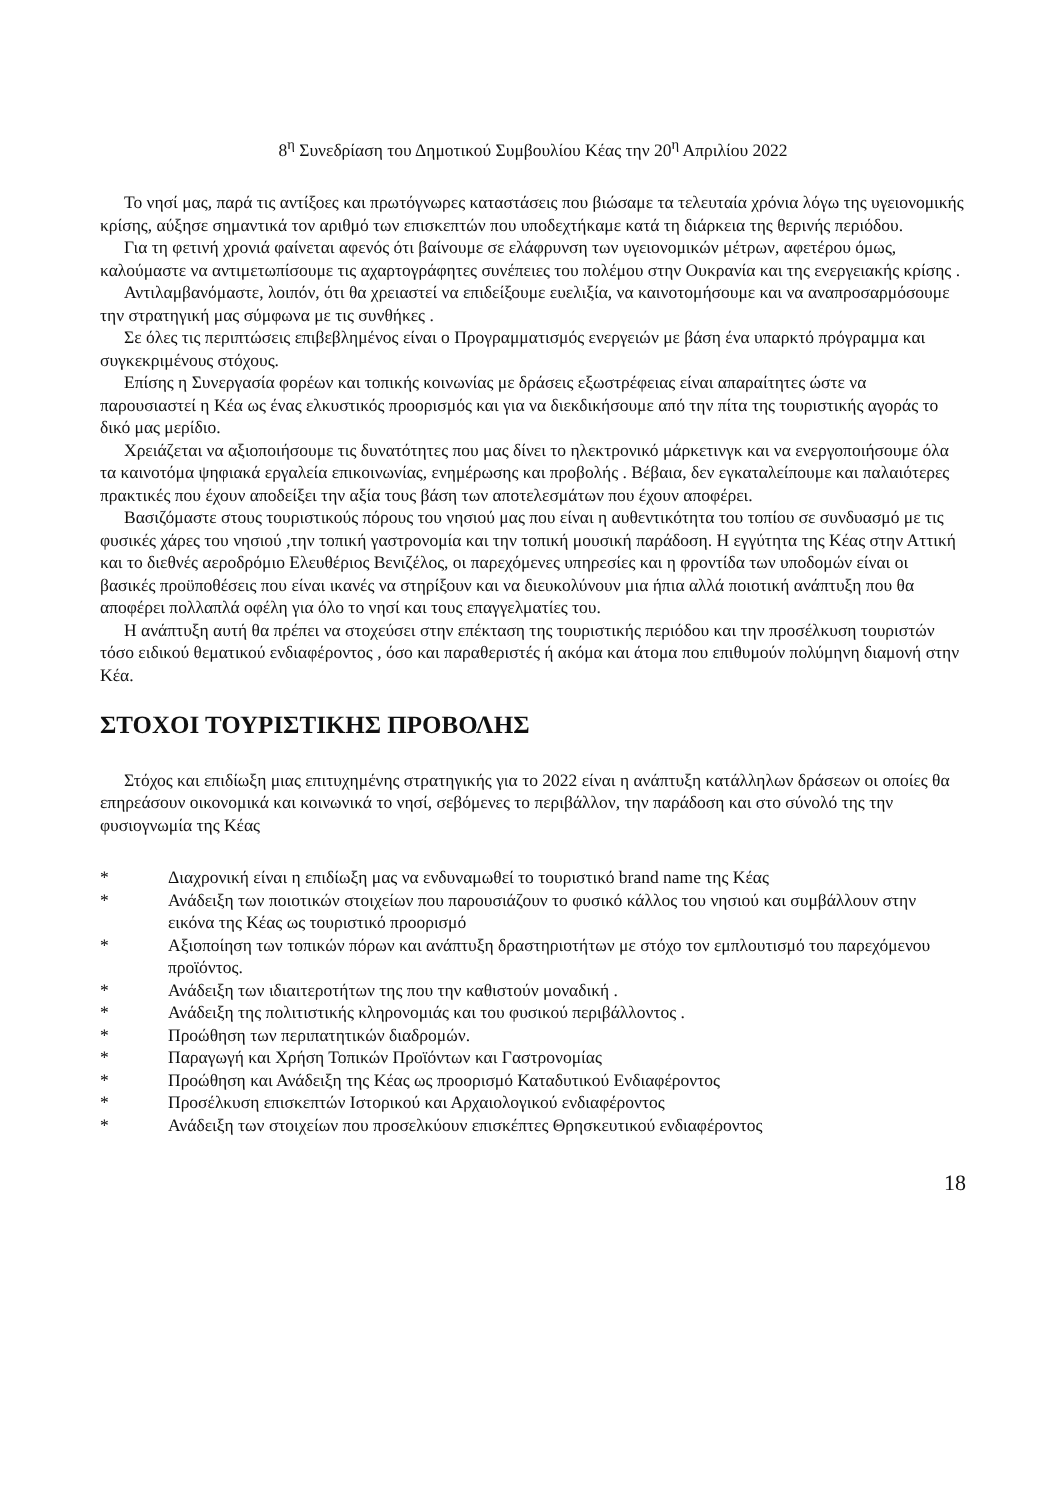8<sup>η</sup> Συνεδρίαση του Δημοτικού Συμβουλίου Κέας την 20<sup>η</sup> Απριλίου 2022
Το νησί μας, παρά τις αντίξοες και πρωτόγνωρες καταστάσεις που βιώσαμε τα τελευταία χρόνια λόγω της υγειονομικής κρίσης, αύξησε σημαντικά τον αριθμό των επισκεπτών που υποδεχτήκαμε κατά τη διάρκεια της θερινής περιόδου.
Για τη φετινή χρονιά φαίνεται αφενός ότι βαίνουμε σε ελάφρυνση των υγειονομικών μέτρων, αφετέρου όμως, καλούμαστε να αντιμετωπίσουμε τις αχαρτογράφητες συνέπειες του πολέμου στην Ουκρανία και της ενεργειακής κρίσης .
Αντιλαμβανόμαστε, λοιπόν, ότι θα χρειαστεί να επιδείξουμε ευελιξία, να καινοτομήσουμε και να αναπροσαρμόσουμε την στρατηγική μας σύμφωνα με τις συνθήκες .
Σε όλες τις περιπτώσεις επιβεβλημένος είναι ο Προγραμματισμός ενεργειών με βάση ένα υπαρκτό πρόγραμμα και συγκεκριμένους στόχους.
Επίσης η Συνεργασία φορέων και τοπικής κοινωνίας με δράσεις εξωστρέφειας είναι απαραίτητες ώστε να παρουσιαστεί η Κέα ως ένας ελκυστικός προορισμός και για να διεκδικήσουμε από την πίτα της τουριστικής αγοράς το δικό μας μερίδιο.
Χρειάζεται να αξιοποιήσουμε τις δυνατότητες που μας δίνει το ηλεκτρονικό μάρκετινγκ και να ενεργοποιήσουμε όλα τα καινοτόμα ψηφιακά εργαλεία επικοινωνίας, ενημέρωσης και προβολής . Βέβαια, δεν εγκαταλείπουμε και παλαιότερες πρακτικές που έχουν αποδείξει την αξία τους βάση των αποτελεσμάτων που έχουν αποφέρει.
Βασιζόμαστε στους τουριστικούς πόρους του νησιού μας που είναι η αυθεντικότητα του τοπίου σε συνδυασμό με τις φυσικές χάρες του νησιού ,την τοπική γαστρονομία και την τοπική μουσική παράδοση. Η εγγύτητα της Κέας στην Αττική και το διεθνές αεροδρόμιο Ελευθέριος Βενιζέλος, οι παρεχόμενες υπηρεσίες και η φροντίδα των υποδομών είναι οι βασικές προϋποθέσεις που είναι ικανές να στηρίξουν και να διευκολύνουν μια ήπια αλλά ποιοτική ανάπτυξη που θα αποφέρει πολλαπλά οφέλη για όλο το νησί και τους επαγγελματίες του.
Η ανάπτυξη αυτή θα πρέπει να στοχεύσει στην επέκταση της τουριστικής περιόδου και την προσέλκυση τουριστών τόσο ειδικού θεματικού ενδιαφέροντος , όσο και παραθεριστές ή ακόμα και άτομα που επιθυμούν πολύμηνη διαμονή στην Κέα.
ΣΤΟΧΟΙ ΤΟΥΡΙΣΤΙΚΗΣ ΠΡΟΒΟΛΗΣ
Στόχος και επιδίωξη μιας επιτυχημένης στρατηγικής για το 2022 είναι η ανάπτυξη κατάλληλων δράσεων οι οποίες θα επηρεάσουν οικονομικά και κοινωνικά το νησί, σεβόμενες το περιβάλλον, την παράδοση και στο σύνολό της την φυσιογνωμία της Κέας
* Διαχρονική είναι η επιδίωξη μας να ενδυναμωθεί το τουριστικό brand name της Κέας
* Ανάδειξη των ποιοτικών στοιχείων που παρουσιάζουν το φυσικό κάλλος του νησιού και συμβάλλουν στην εικόνα της Κέας ως τουριστικό προορισμό
* Αξιοποίηση των τοπικών πόρων και ανάπτυξη δραστηριοτήτων με στόχο τον εμπλουτισμό του παρεχόμενου προϊόντος.
* Ανάδειξη των ιδιαιτεροτήτων της που την καθιστούν μοναδική .
* Ανάδειξη της πολιτιστικής κληρονομιάς και του φυσικού περιβάλλοντος .
* Προώθηση των περιπατητικών διαδρομών.
* Παραγωγή και Χρήση Τοπικών Προϊόντων και Γαστρονομίας
* Προώθηση και Ανάδειξη της Κέας ως προορισμό Καταδυτικού Ενδιαφέροντος
* Προσέλκυση επισκεπτών Ιστορικού και Αρχαιολογικού ενδιαφέροντος
* Ανάδειξη των στοιχείων που προσελκύουν επισκέπτες Θρησκευτικού ενδιαφέροντος
18